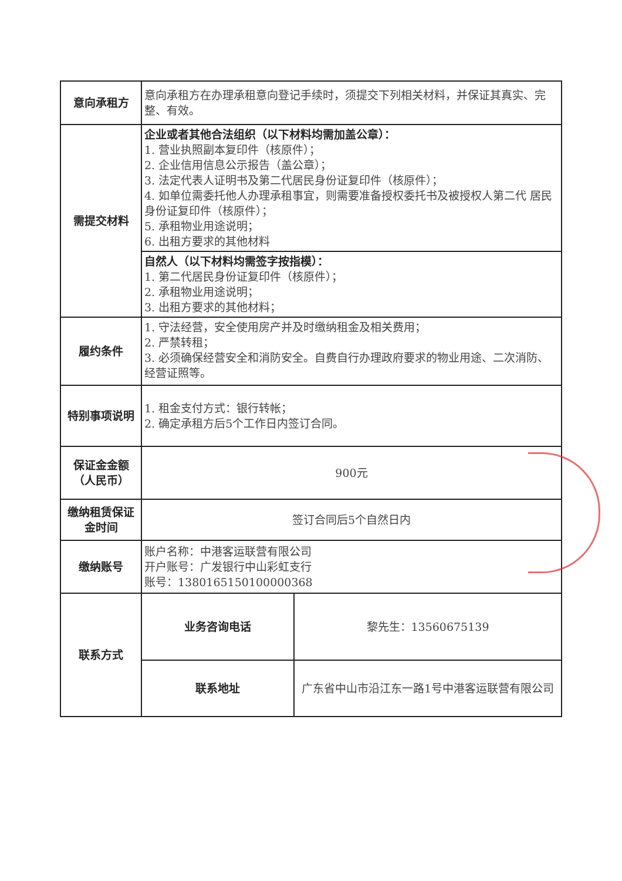| 意向承租方 | 意向承租方在办理承租意向登记手续时，须提交下列相关材料，并保证其真实、完整、有效。 | |
| 需提交材料 | 企业或者其他合法组织（以下材料均需加盖公章）： 1. 营业执照副本复印件（核原件）； 2. 企业信用信息公示报告（盖公章）； 3. 法定代表人证明书及第二代居民身份证复印件（核原件）； 4. 如单位需委托他人办理承租事宜，则需要准备授权委托书及被授权人第二代 居民身份证复印件（核原件）； 5. 承租物业用途说明； 6. 出租方要求的其他材料 | |
| | 自然人（以下材料均需签字按指模）： 1. 第二代居民身份证复印件（核原件）； 2. 承租物业用途说明； 3. 出租方要求的其他材料； | |
| 履约条件 | 1. 守法经营，安全使用房产并及时缴纳租金及相关费用； 2. 严禁转租； 3. 必须确保经营安全和消防安全。自费自行办理政府要求的物业用途、二次消防、经营证照等。 | |
| 特别事项说明 | 1. 租金支付方式：银行转帐； 2. 确定承租方后5个工作日内签订合同。 | |
| 保证金金额 （人民币） | 900元 | |
| 缴纳租赁保证金时间 | 签订合同后5个自然日内 | |
| 缴纳账号 | 账户名称：中港客运联营有限公司 开户账号：广发银行中山彩虹支行 账号：1380165150100000368 | |
| 联系方式 | 业务咨询电话 | 黎先生：13560675139 |
| | 联系地址 | 广东省中山市沿江东一路1号中港客运联营有限公司 |